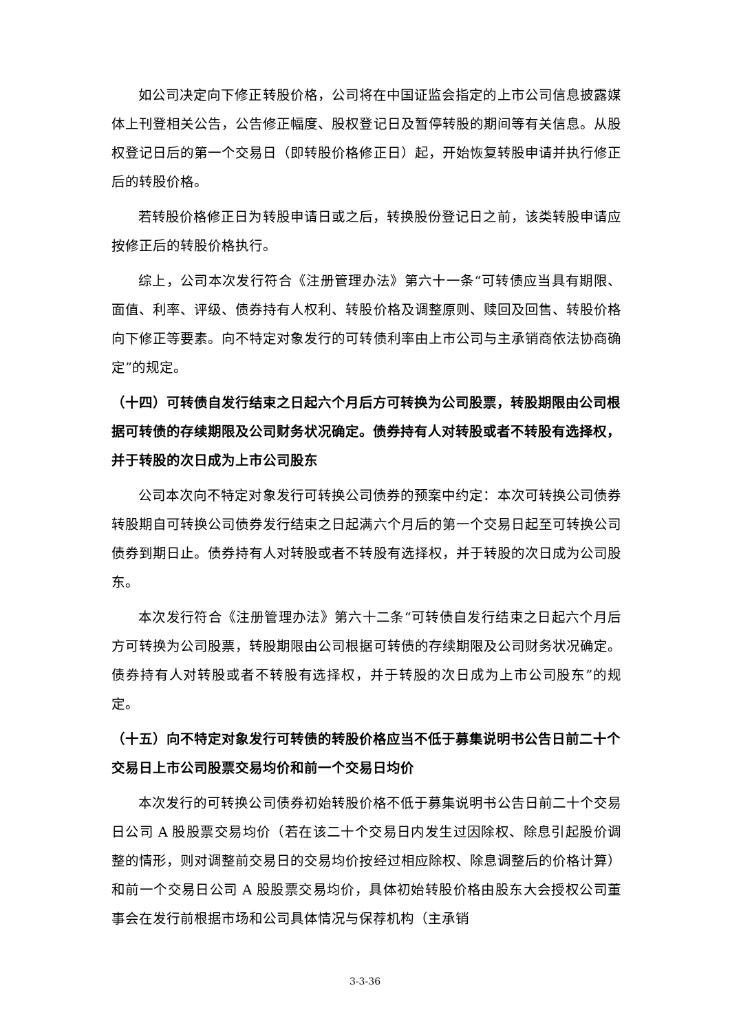如公司决定向下修正转股价格，公司将在中国证监会指定的上市公司信息披露媒体上刊登相关公告，公告修正幅度、股权登记日及暂停转股的期间等有关信息。从股权登记日后的第一个交易日（即转股价格修正日）起，开始恢复转股申请并执行修正后的转股价格。
若转股价格修正日为转股申请日或之后，转换股份登记日之前，该类转股申请应按修正后的转股价格执行。
综上，公司本次发行符合《注册管理办法》第六十一条“可转债应当具有期限、面值、利率、评级、债券持有人权利、转股价格及调整原则、赎回及回售、转股价格向下修正等要素。向不特定对象发行的可转债利率由上市公司与主承销商依法协商确定”的规定。
（十四）可转债自发行结束之日起六个月后方可转换为公司股票，转股期限由公司根据可转债的存续期限及公司财务状况确定。债券持有人对转股或者不转股有选择权，并于转股的次日成为上市公司股东
公司本次向不特定对象发行可转换公司债券的预案中约定：本次可转换公司债券转股期自可转换公司债券发行结束之日起满六个月后的第一个交易日起至可转换公司债券到期日止。债券持有人对转股或者不转股有选择权，并于转股的次日成为公司股东。
本次发行符合《注册管理办法》第六十二条“可转债自发行结束之日起六个月后方可转换为公司股票，转股期限由公司根据可转债的存续期限及公司财务状况确定。债券持有人对转股或者不转股有选择权，并于转股的次日成为上市公司股东”的规定。
（十五）向不特定对象发行可转债的转股价格应当不低于募集说明书公告日前二十个交易日上市公司股票交易均价和前一个交易日均价
本次发行的可转换公司债券初始转股价格不低于募集说明书公告日前二十个交易日公司 A 股股票交易均价（若在该二十个交易日内发生过因除权、除息引起股价调整的情形，则对调整前交易日的交易均价按经过相应除权、除息调整后的价格计算）和前一个交易日公司 A 股股票交易均价，具体初始转股价格由股东大会授权公司董事会在发行前根据市场和公司具体情况与保荐机构（主承销
3-3-36